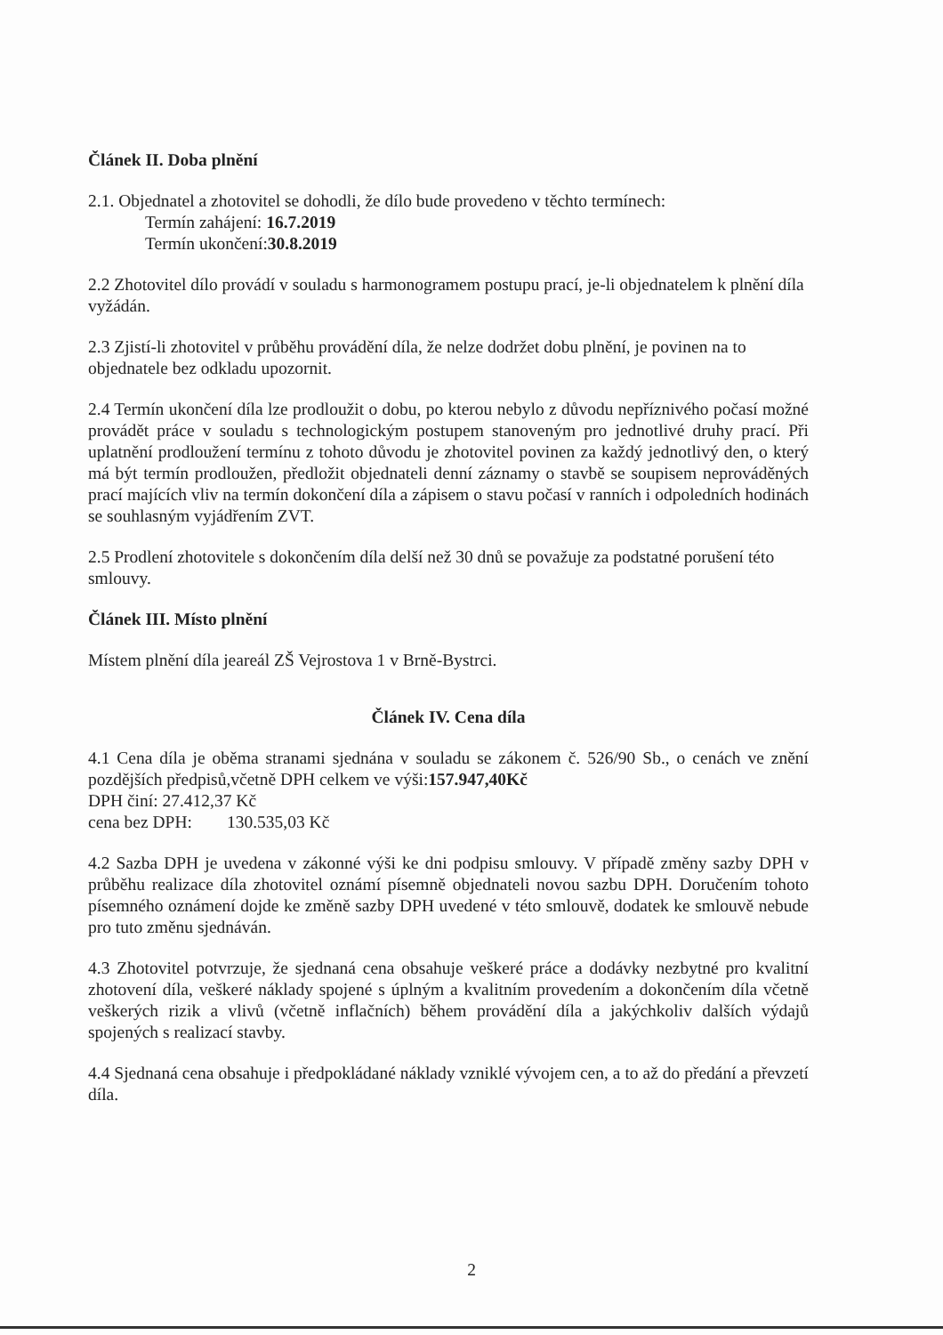Článek II. Doba plnění
2.1. Objednatel a zhotovitel se dohodli, že dílo bude provedeno v těchto termínech:
Termín zahájení: 16.7.2019
Termín ukončení:30.8.2019
2.2 Zhotovitel dílo provádí v souladu s harmonogramem postupu prací, je-li objednatelem k plnění díla vyžádán.
2.3 Zjistí-li zhotovitel v průběhu provádění díla, že nelze dodržet dobu plnění, je povinen na to objednatele bez odkladu upozornit.
2.4 Termín ukončení díla lze prodloužit o dobu, po kterou nebylo z důvodu nepříznivého počasí možné provádět práce v souladu s technologickým postupem stanoveným pro jednotlivé druhy prací. Při uplatnění prodloužení termínu z tohoto důvodu je zhotovitel povinen za každý jednotlivý den, o který má být termín prodloužen, předložit objednateli denní záznamy o stavbě se soupisem neprováděných prací majících vliv na termín dokončení díla a zápisem o stavu počasí v ranních i odpoledních hodinách se souhlasným vyjádřením ZVT.
2.5 Prodlení zhotovitele s dokončením díla delší než 30 dnů se považuje za podstatné porušení této smlouvy.
Článek III. Místo plnění
Místem plnění díla jeareál ZŠ Vejrostova 1 v Brně-Bystrci.
Článek IV. Cena díla
4.1 Cena díla je oběma stranami sjednána v souladu se zákonem č. 526/90 Sb., o cenách ve znění pozdějších předpisů,včetně DPH celkem ve výši:157.947,40Kč
DPH činí: 27.412,37 Kč
cena bez DPH: 130.535,03 Kč
4.2 Sazba DPH je uvedena v zákonné výši ke dni podpisu smlouvy. V případě změny sazby DPH v průběhu realizace díla zhotovitel oznámí písemně objednateli novou sazbu DPH. Doručením tohoto písemného oznámení dojde ke změně sazby DPH uvedené v této smlouvě, dodatek ke smlouvě nebude pro tuto změnu sjednáván.
4.3 Zhotovitel potvrzuje, že sjednaná cena obsahuje veškeré práce a dodávky nezbytné pro kvalitní zhotovení díla, veškeré náklady spojené s úplným a kvalitním provedením a dokončením díla včetně veškerých rizik a vlivů (včetně inflačních) během provádění díla a jakýchkoliv dalších výdajů spojených s realizací stavby.
4.4 Sjednaná cena obsahuje i předpokládané náklady vzniklé vývojem cen, a to až do předání a převzetí díla.
2